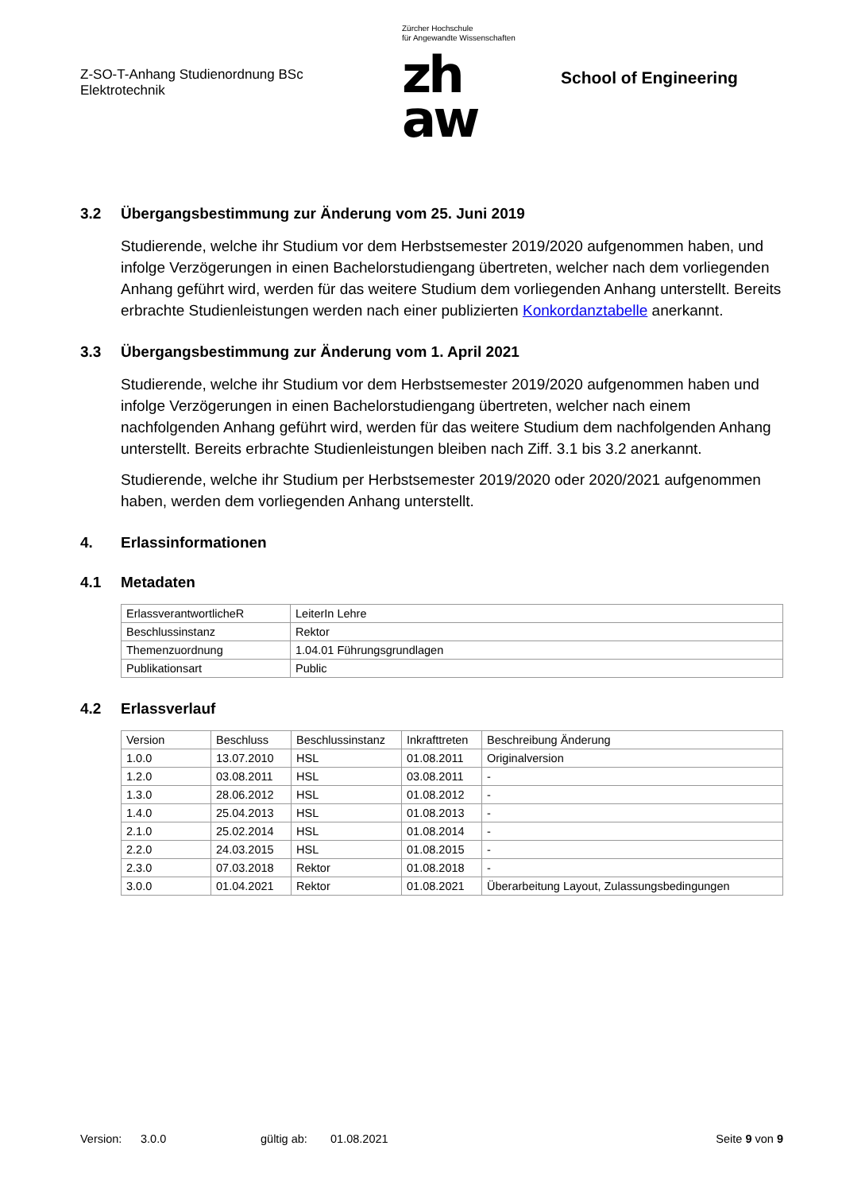Z-SO-T-Anhang Studienordnung BSc
Elektrotechnik
Zürcher Hochschule
für Angewandte Wissenschaften
zh
aw
School of Engineering
3.2 Übergangsbestimmung zur Änderung vom 25. Juni 2019
Studierende, welche ihr Studium vor dem Herbstsemester 2019/2020 aufgenommen haben, und infolge Verzögerungen in einen Bachelorstudiengang übertreten, welcher nach dem vorliegenden Anhang geführt wird, werden für das weitere Studium dem vorliegenden Anhang unterstellt. Bereits erbrachte Studienleistungen werden nach einer publizierten Konkordanztabelle anerkannt.
3.3 Übergangsbestimmung zur Änderung vom 1. April 2021
Studierende, welche ihr Studium vor dem Herbstsemester 2019/2020 aufgenommen haben und infolge Verzögerungen in einen Bachelorstudiengang übertreten, welcher nach einem nachfolgenden Anhang geführt wird, werden für das weitere Studium dem nachfolgenden Anhang unterstellt. Bereits erbrachte Studienleistungen bleiben nach Ziff. 3.1 bis 3.2 anerkannt.
Studierende, welche ihr Studium per Herbstsemester 2019/2020 oder 2020/2021 aufgenommen haben, werden dem vorliegenden Anhang unterstellt.
4. Erlassinformationen
4.1 Metadaten
| ErlassverantwortlicheR | LeiterIn Lehre |
| Beschlussinstanz | Rektor |
| Themenzuordnung | 1.04.01 Führungsgrundlagen |
| Publikationsart | Public |
4.2 Erlassverlauf
| Version | Beschluss | Beschlussinstanz | Inkrafttreten | Beschreibung Änderung |
| 1.0.0 | 13.07.2010 | HSL | 01.08.2011 | Originalversion |
| 1.2.0 | 03.08.2011 | HSL | 03.08.2011 | - |
| 1.3.0 | 28.06.2012 | HSL | 01.08.2012 | - |
| 1.4.0 | 25.04.2013 | HSL | 01.08.2013 | - |
| 2.1.0 | 25.02.2014 | HSL | 01.08.2014 | - |
| 2.2.0 | 24.03.2015 | HSL | 01.08.2015 | - |
| 2.3.0 | 07.03.2018 | Rektor | 01.08.2018 | - |
| 3.0.0 | 01.04.2021 | Rektor | 01.08.2021 | Überarbeitung Layout, Zulassungsbedingungen |
Version: 3.0.0 gültig ab: 01.08.2021 Seite 9 von 9